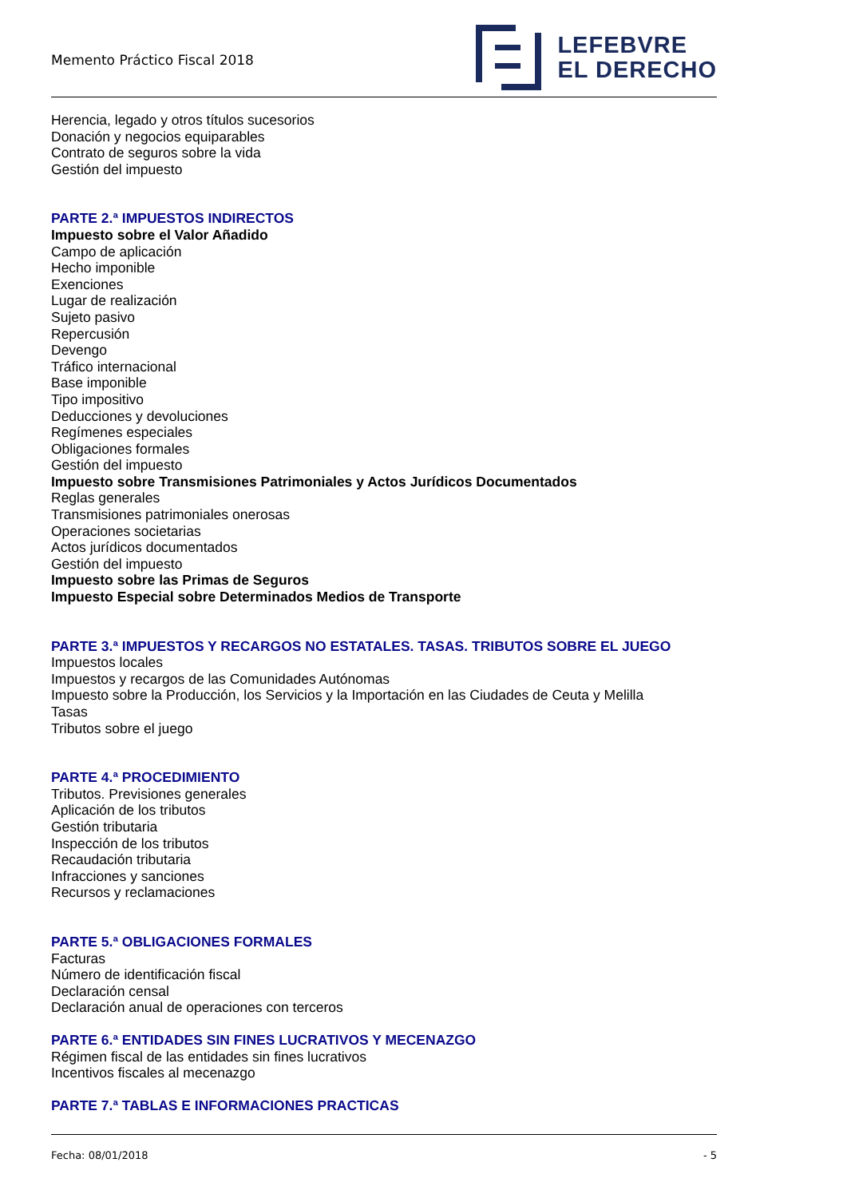Memento Práctico Fiscal 2018
LEFEBVRE
EL DERECHO
Herencia, legado y otros títulos sucesorios
Donación y negocios equiparables
Contrato de seguros sobre la vida
Gestión del impuesto
PARTE 2.ª IMPUESTOS INDIRECTOS
Impuesto sobre el Valor Añadido
Campo de aplicación
Hecho imponible
Exenciones
Lugar de realización
Sujeto pasivo
Repercusión
Devengo
Tráfico internacional
Base imponible
Tipo impositivo
Deducciones y devoluciones
Regímenes especiales
Obligaciones formales
Gestión del impuesto
Impuesto sobre Transmisiones Patrimoniales y Actos Jurídicos Documentados
Reglas generales
Transmisiones patrimoniales onerosas
Operaciones societarias
Actos jurídicos documentados
Gestión del impuesto
Impuesto sobre las Primas de Seguros
Impuesto Especial sobre Determinados Medios de Transporte
PARTE 3.ª IMPUESTOS Y RECARGOS NO ESTATALES. TASAS. TRIBUTOS SOBRE EL JUEGO
Impuestos locales
Impuestos y recargos de las Comunidades Autónomas
Impuesto sobre la Producción, los Servicios y la Importación en las Ciudades de Ceuta y Melilla
Tasas
Tributos sobre el juego
PARTE 4.ª PROCEDIMIENTO
Tributos. Previsiones generales
Aplicación de los tributos
Gestión tributaria
Inspección de los tributos
Recaudación tributaria
Infracciones y sanciones
Recursos y reclamaciones
PARTE 5.ª OBLIGACIONES FORMALES
Facturas
Número de identificación fiscal
Declaración censal
Declaración anual de operaciones con terceros
PARTE 6.ª ENTIDADES SIN FINES LUCRATIVOS Y MECENAZGO
Régimen fiscal de las entidades sin fines lucrativos
Incentivos fiscales al mecenazgo
PARTE 7.ª TABLAS E INFORMACIONES PRACTICAS
Fecha: 08/01/2018 - 5